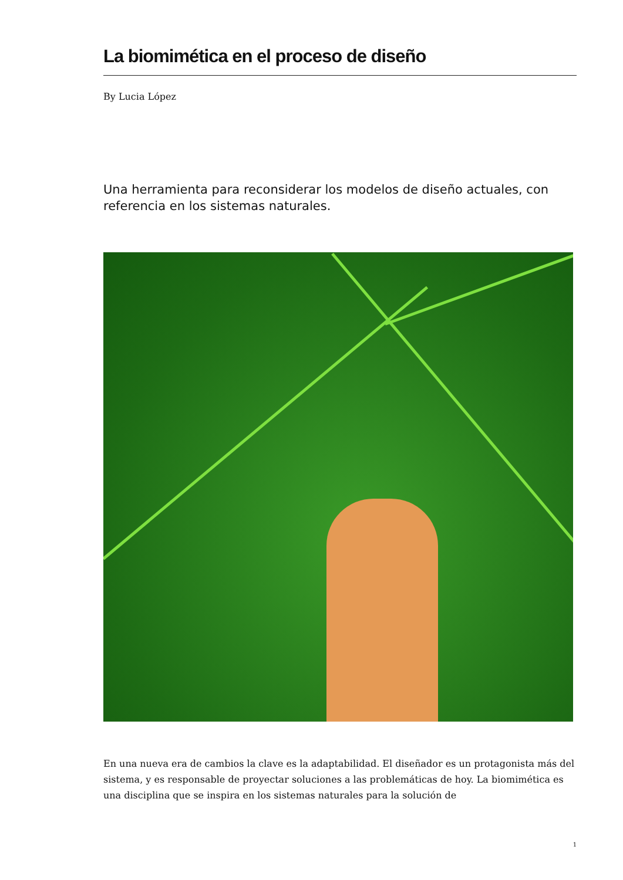La biomimética en el proceso de diseño
By Lucia López
Una herramienta para reconsiderar los modelos de diseño actuales, con referencia en los sistemas naturales.
En una nueva era de cambios la clave es la adaptabilidad. El diseñador es un protagonista más del sistema, y es responsable de proyectar soluciones a las problemáticas de hoy. La biomimética es una disciplina que se inspira en los sistemas naturales para la solución de
1